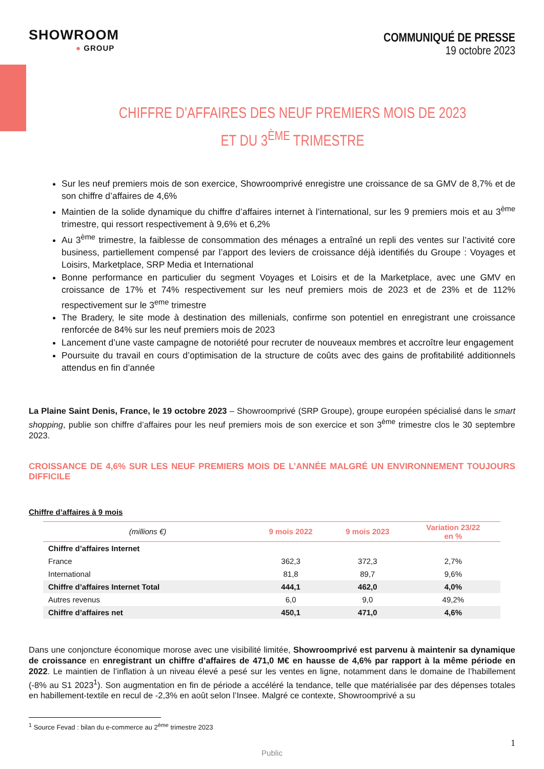SHOWROOM
● GROUP
COMMUNIQUÉ DE PRESSE
19 octobre 2023
CHIFFRE D’AFFAIRES DES NEUF PREMIERS MOIS DE 2023
ET DU 3<sup>ÈME</sup> TRIMESTRE
Sur les neuf premiers mois de son exercice, Showroomprivé enregistre une croissance de sa GMV de 8,7% et de son chiffre d’affaires de 4,6%
Maintien de la solide dynamique du chiffre d’affaires internet à l’international, sur les 9 premiers mois et au 3<sup>ème</sup> trimestre, qui ressort respectivement à 9,6% et 6,2%
Au 3<sup>ème</sup> trimestre, la faiblesse de consommation des ménages a entraîné un repli des ventes sur l’activité core business, partiellement compensé par l’apport des leviers de croissance déjà identifiés du Groupe : Voyages et Loisirs, Marketplace, SRP Media et International
Bonne performance en particulier du segment Voyages et Loisirs et de la Marketplace, avec une GMV en croissance de 17% et 74% respectivement sur les neuf premiers mois de 2023 et de 23% et de 112% respectivement sur le 3<sup>eme</sup> trimestre
The Bradery, le site mode à destination des millenials, confirme son potentiel en enregistrant une croissance renforcée de 84% sur les neuf premiers mois de 2023
Lancement d’une vaste campagne de notoriété pour recruter de nouveaux membres et accroître leur engagement
Poursuite du travail en cours d’optimisation de la structure de coûts avec des gains de profitabilité additionnels attendus en fin d’année
La Plaine Saint Denis, France, le 19 octobre 2023 – Showroomprivé (SRP Groupe), groupe européen spécialisé dans le smart shopping, publie son chiffre d’affaires pour les neuf premiers mois de son exercice et son 3<sup>ème</sup> trimestre clos le 30 septembre 2023.
CROISSANCE DE 4,6% SUR LES NEUF PREMIERS MOIS DE L’ANNÉE MALGRÉ UN ENVIRONNEMENT TOUJOURS DIFFICILE
Chiffre d’affaires à 9 mois
| (millions €) | 9 mois 2022 | 9 mois 2023 | Variation 23/22 en % |
| --- | --- | --- | --- |
| Chiffre d’affaires Internet | | | |
| France | 362,3 | 372,3 | 2,7% |
| International | 81,8 | 89,7 | 9,6% |
| Chiffre d’affaires Internet Total | 444,1 | 462,0 | 4,0% |
| Autres revenus | 6,0 | 9,0 | 49,2% |
| Chiffre d’affaires net | 450,1 | 471,0 | 4,6% |
Dans une conjoncture économique morose avec une visibilité limitée, Showroomprivé est parvenu à maintenir sa dynamique de croissance en enregistrant un chiffre d’affaires de 471,0 M€ en hausse de 4,6% par rapport à la même période en 2022. Le maintien de l’inflation à un niveau élevé a pesé sur les ventes en ligne, notamment dans le domaine de l’habillement (-8% au S1 2023<sup>1</sup>). Son augmentation en fin de période a accéléré la tendance, telle que matérialisée par des dépenses totales en habillement-textile en recul de -2,3% en août selon l’Insee. Malgré ce contexte, Showroomprivé a su
<sup>1</sup> Source Fevad : bilan du e-commerce au 2<sup>ème</sup> trimestre 2023
1
Public